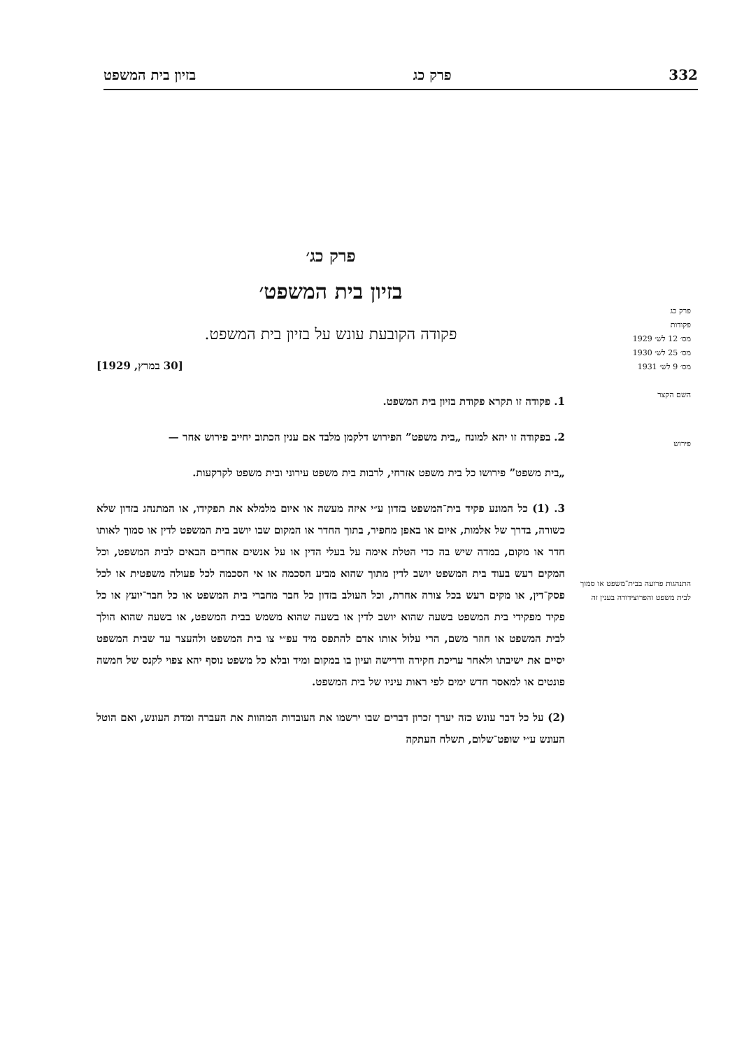332 פרק כג בזיון בית המשפט
פרק כג
פקודות
מס׳ 12 לש׳ 1929
מס׳ 25 לש׳ 1930
מס׳ 9 לש׳ 1931
השם הקצר
פירוש
התנהגות פרועה בבית־משפט או סמוך לבית משפט והפרוצידורה בענין זה
פרק כג׳
בזיון בית המשפט׳
פקודה הקובעת עונש על בזיון בית המשפט.
[30 במרץ, 1929]
1. פקודה זו תקרא פקודת בזיון בית המשפט.
2. בפקודה זו יהא למונח „בית משפט” הפירוש דלקמן מלבד אם ענין הכתוב יחייב פירוש אחר —
„בית משפט” פירושו כל בית משפט אזרחי, לרבות בית משפט עירוני ובית משפט לקרקעות.
3. (1) כל המונע פקיד בית־המשפט בזדון ע״י איזה מעשה או איום מלמלא את תפקידו, או המתנהג בזדון שלא כשורה, בדרך של אלמות, איום או באפן מחפיר, בתוך החדר או המקום שבו יושב בית המשפט לדין או סמוך לאותו חדר או מקום, במדה שיש בה כדי הטלת אימה על בעלי הדין או על אנשים אחרים הבאים לבית המשפט, וכל המקים רעש בעוד בית המשפט יושב לדין מתוך שהוא מביע הסכמה או אי הסכמה לכל פעולה משפטית או לכל פסק־דין, או מקים רעש בכל צורה אחרת, וכל העולב בזדון כל חבר מחברי בית המשפט או כל חבר־יועץ או כל פקיד מפקידי בית המשפט בשעה שהוא יושב לדין או בשעה שהוא משמש בבית המשפט, או בשעה שהוא הולך לבית המשפט או חוזר משם, הרי עלול אותו אדם להתפס מיד עפ״י צו בית המשפט ולהעצר עד שבית המשפט יסיים את ישיבתו ולאחר עריכת חקירה ודרישה ועיון בו במקום ומיד ובלא כל משפט נוסף יהא צפוי לקנס של חמשה פונטים או למאסר חדש ימים לפי ראות עיניו של בית המשפט.
(2) על כל דבר עונש כזה יערך זכרון דברים שבו ירשמו את העובדות המהוות את העברה ומדת העונש, ואם הוטל העונש ע״י שופט־שלום, תשלח העתקה